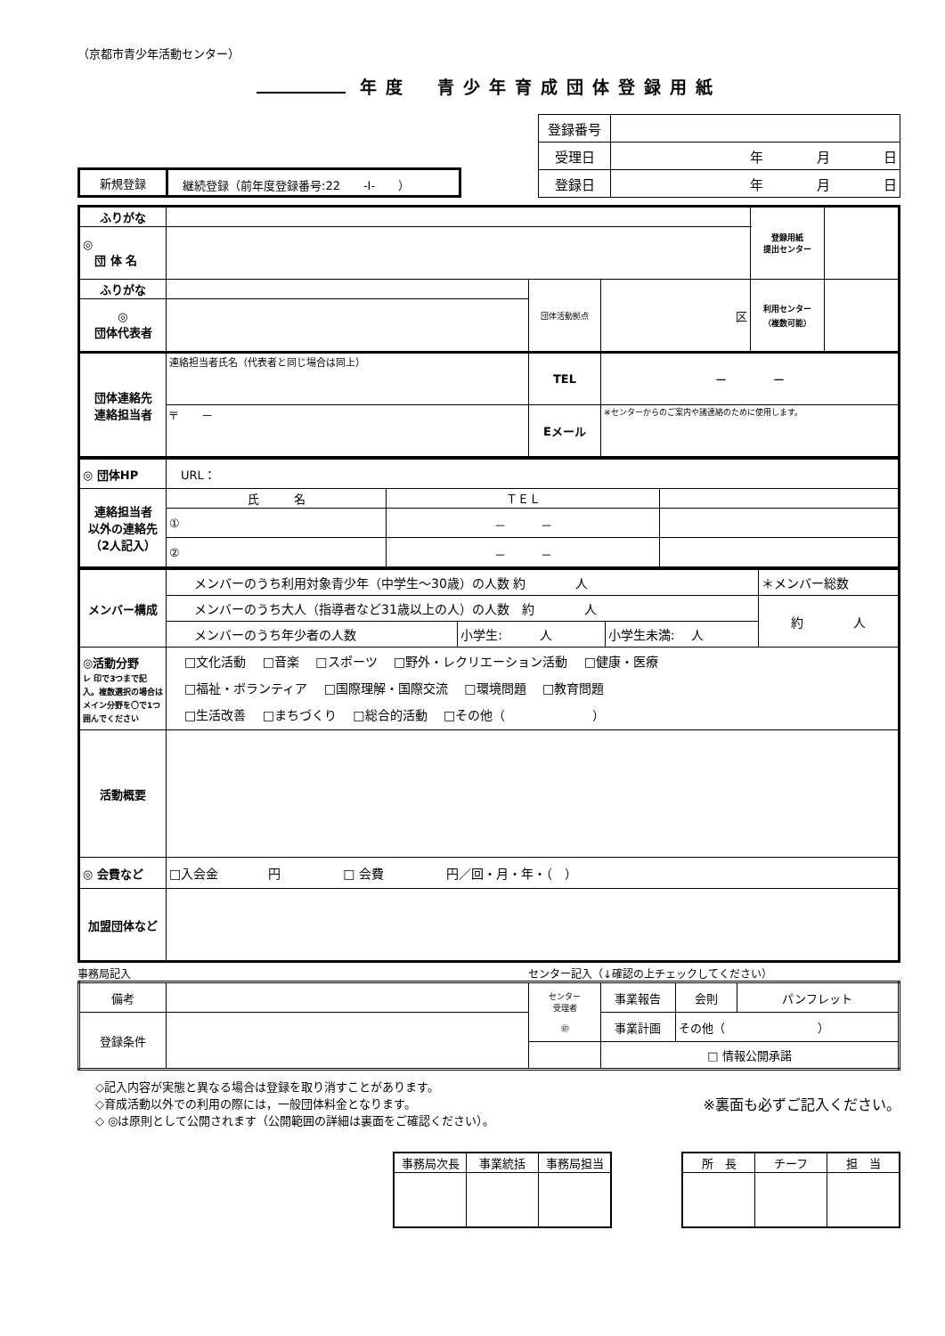（京都市青少年活動センター）
年度　青少年育成団体登録用紙
| 新規登録 | 継続登録（前年度登録番号:22 -Ⅰ- ） |
| 登録番号 | |
| 受理日 | 年 月 日 |
| 登録日 | 年 月 日 |
| ふりがな | | | | 登録用紙 提出センター | |
| ◎ 団 体 名 | | | | | |
| ふりがな | | 団体活動拠点 | 区 | 利用センター （複数可能） | |
| ◎ 団体代表者 | | | | | |
| 団体連絡先 連絡担当者 | 連絡担当者氏名（代表者と同じ場合は同上） | TEL | ー ー | | |
| | 〒 － | Eメール | ※センターからのご案内や諸連絡のために使用します。 | | |
| ◎ 団体HP | URL： | | |
| 連絡担当者 以外の連絡先 （2人記入） | 氏 名 | ＴＥＬ | |
| | ① | － － | |
| | ② | － － | |
| メンバー構成 | メンバーのうち利用対象青少年（中学生～30歳）の人数 約 人 | | | ＊メンバー総数 |
| | メンバーのうち大人（指導者など31歳以上の人）の人数 約 人 | | | 約 人 |
| | メンバーのうち年少者の人数 | 小学生: 人 | 小学生未満: 人 | |
| ◎活動分野 レ 印で3つまで記入。複数選択の場合はメイン分野を〇で1つ囲んでください | □文化活動 □音楽 □スポーツ □野外・レクリエーション活動 □健康・医療 □福祉・ボランティア □国際理解・国際交流 □環境問題 □教育問題 □生活改善 □まちづくり □総合的活動 □その他（ ） | | | |
| 活動概要 | | | | |
| ◎ 会費など | □入会金 円 □ 会費 円／回・月・年・（ ） | | | |
| 加盟団体など | | | | |
事務局記入 センター記入（↓確認の上チェックしてください）
| 備考 | | センター 受理者 ㊞ | 事業報告 | 会則 | パンフレット |
| 登録条件 | | | 事業計画 | その他（ ） | |
| | | | □ 情報公開承諾 | | |
◇記入内容が実態と異なる場合は登録を取り消すことがあります。
◇育成活動以外での利用の際には，一般団体料金となります。
◇ ◎は原則として公開されます（公開範囲の詳細は裏面をご確認ください）。
※裏面も必ずご記入ください。
| 事務局次長 | 事業統括 | 事務局担当 |
| 所 長 | チーフ | 担 当 |